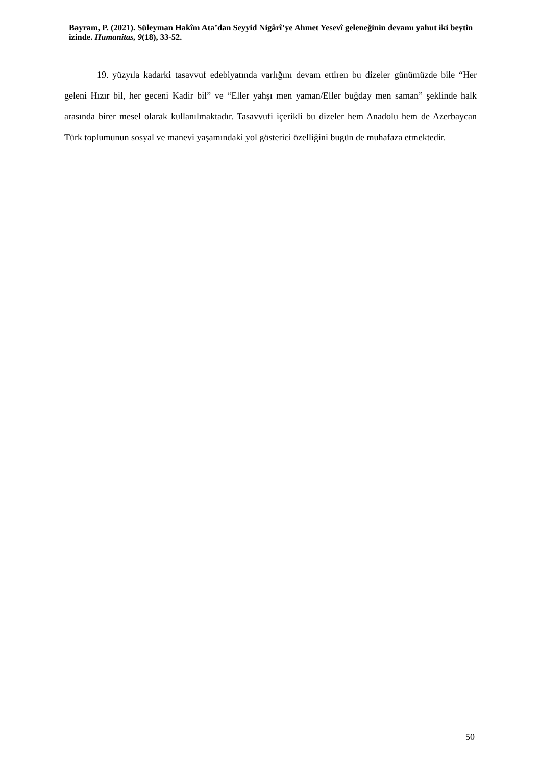Bayram, P. (2021). Süleyman Hakîm Ata’dan Seyyid Nigârî’ye Ahmet Yesevî geleneğinin devamı yahut iki beytin izinde. Humanitas, 9(18), 33-52.
19. yüzyıla kadarki tasavvuf edebiyatında varlığını devam ettiren bu dizeler günümüzde bile “Her geleni Hızır bil, her geceni Kadir bil” ve “Eller yahşı men yaman/Eller buğday men saman” şeklinde halk arasında birer mesel olarak kullanılmaktadır. Tasavvufi içerikli bu dizeler hem Anadolu hem de Azerbaycan Türk toplumunun sosyal ve manevi yaşamındaki yol gösterici özelliğini bugün de muhafaza etmektedir.
50